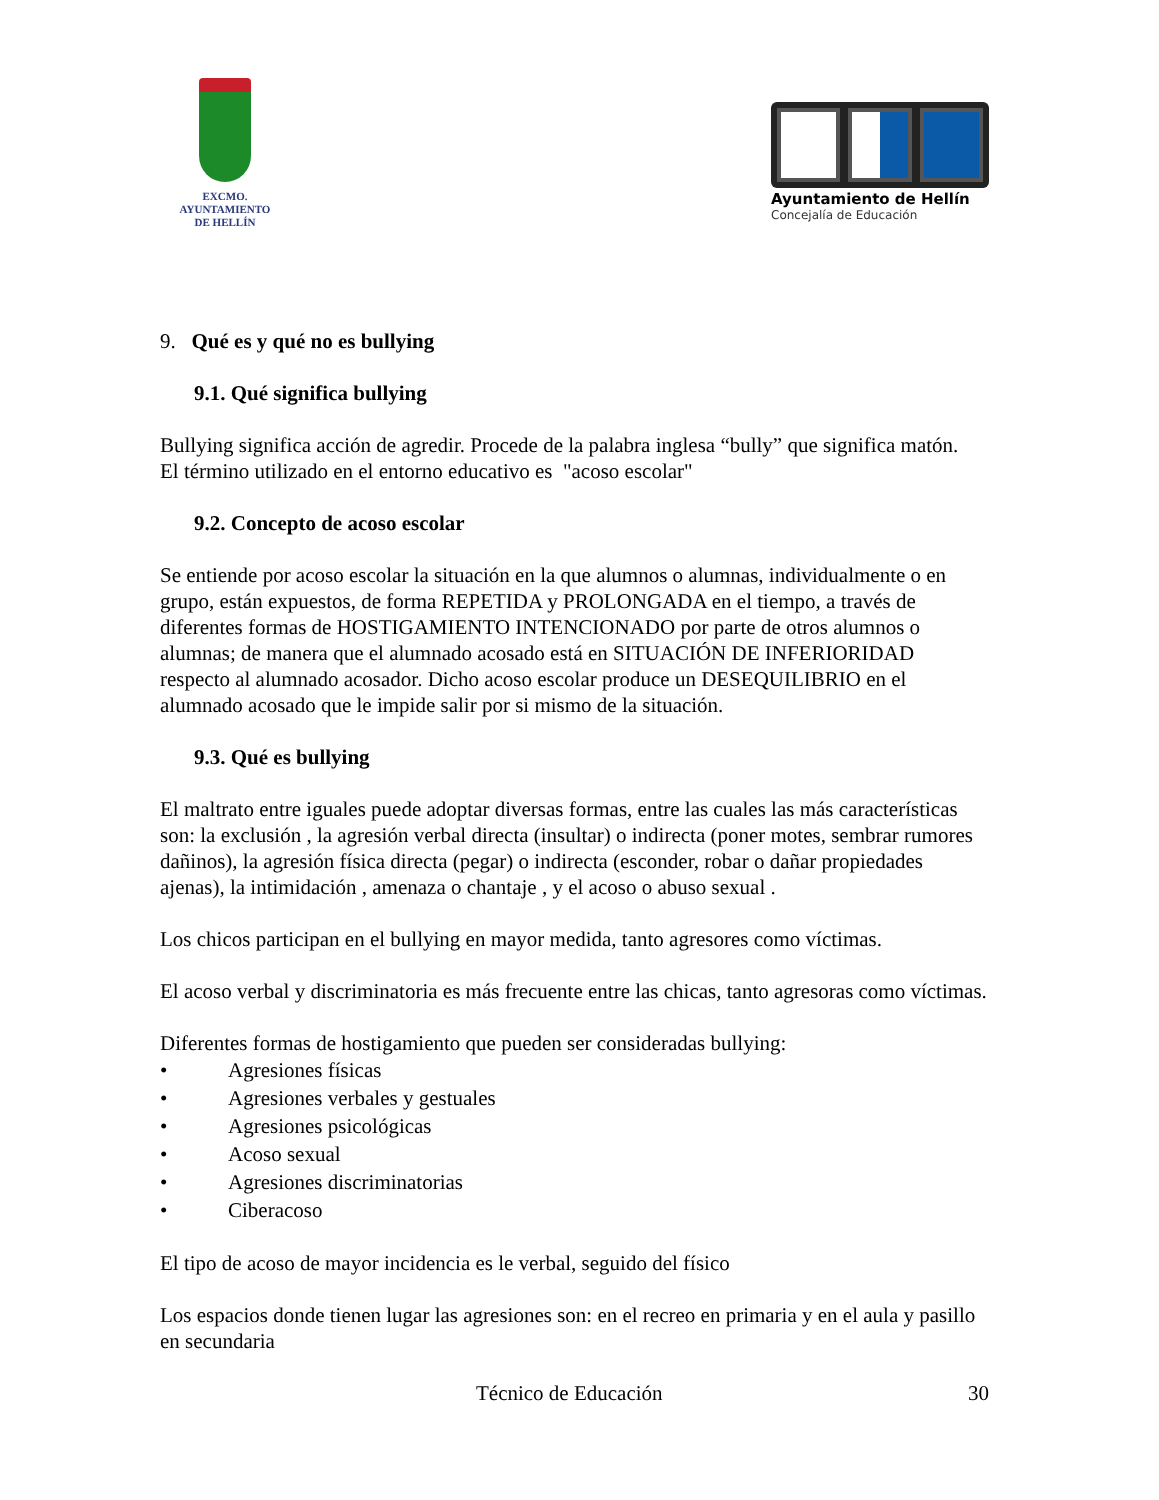EXCMO. AYUNTAMIENTO
DE HELLÍN
Ayuntamiento de Hellín
Concejalía de Educación
9. Qué es y qué no es bullying
9.1. Qué significa bullying
Bullying significa acción de agredir. Procede de la palabra inglesa “bully” que significa matón.
El término utilizado en el entorno educativo es "acoso escolar"
9.2. Concepto de acoso escolar
Se entiende por acoso escolar la situación en la que alumnos o alumnas, individualmente o en grupo, están expuestos, de forma REPETIDA y PROLONGADA en el tiempo, a través de diferentes formas de HOSTIGAMIENTO INTENCIONADO por parte de otros alumnos o alumnas; de manera que el alumnado acosado está en SITUACIÓN DE INFERIORIDAD respecto al alumnado acosador. Dicho acoso escolar produce un DESEQUILIBRIO en el alumnado acosado que le impide salir por si mismo de la situación.
9.3. Qué es bullying
El maltrato entre iguales puede adoptar diversas formas, entre las cuales las más características son: la exclusión , la agresión verbal directa (insultar) o indirecta (poner motes, sembrar rumores dañinos), la agresión física directa (pegar) o indirecta (esconder, robar o dañar propiedades ajenas), la intimidación , amenaza o chantaje , y el acoso o abuso sexual .
Los chicos participan en el bullying en mayor medida, tanto agresores como víctimas.
El acoso verbal y discriminatoria es más frecuente entre las chicas, tanto agresoras como víctimas.
Diferentes formas de hostigamiento que pueden ser consideradas bullying:
• Agresiones físicas
• Agresiones verbales y gestuales
• Agresiones psicológicas
• Acoso sexual
• Agresiones discriminatorias
• Ciberacoso
El tipo de acoso de mayor incidencia es le verbal, seguido del físico
Los espacios donde tienen lugar las agresiones son: en el recreo en primaria y en el aula y pasillo en secundaria
Técnico de Educación 30